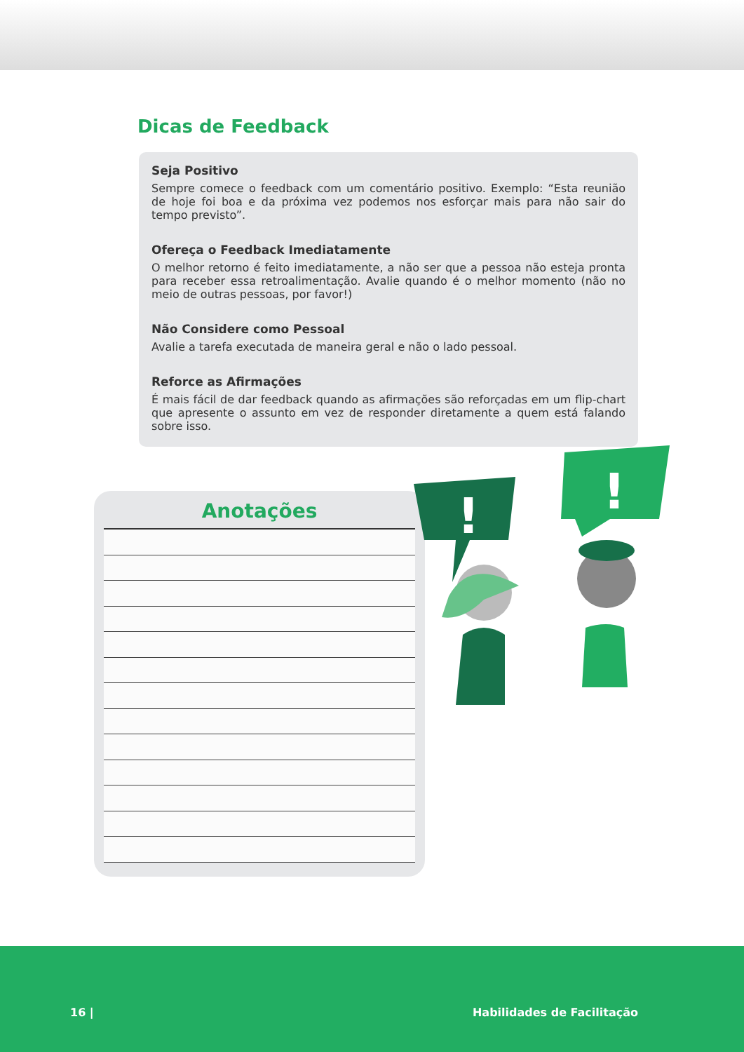Dicas de Feedback
Seja Positivo
Sempre comece o feedback com um comentário positivo. Exemplo: “Esta reunião de hoje foi boa e da próxima vez podemos nos esforçar mais para não sair do tempo previsto”.
Ofereça o Feedback Imediatamente
O melhor retorno é feito imediatamente, a não ser que a pessoa não esteja pronta para receber essa retroalimentação. Avalie quando é o melhor momento (não no meio de outras pessoas, por favor!)
Não Considere como Pessoal
Avalie a tarefa executada de maneira geral e não o lado pessoal.
Reforce as Afirmações
É mais fácil de dar feedback quando as afirmações são reforçadas em um flip-chart que apresente o assunto em vez de responder diretamente a quem está falando sobre isso.
Anotações
!
!
16 | Habilidades de Facilitação